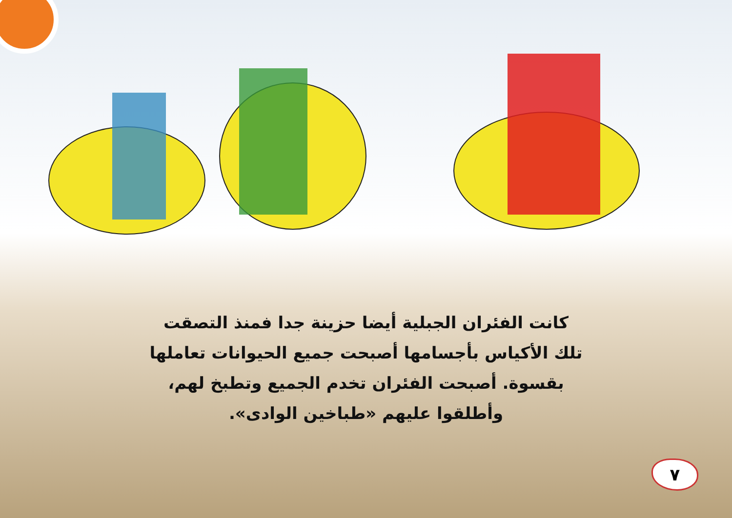كانت الفئران الجبلية أيضا حزينة جدا فمنذ التصقت تلك الأكياس بأجسامها أصبحت جميع الحيوانات تعاملها بقسوة. أصبحت الفئران تخدم الجميع وتطبخ لهم، وأطلقوا عليهم «طباخين الوادى».
٧